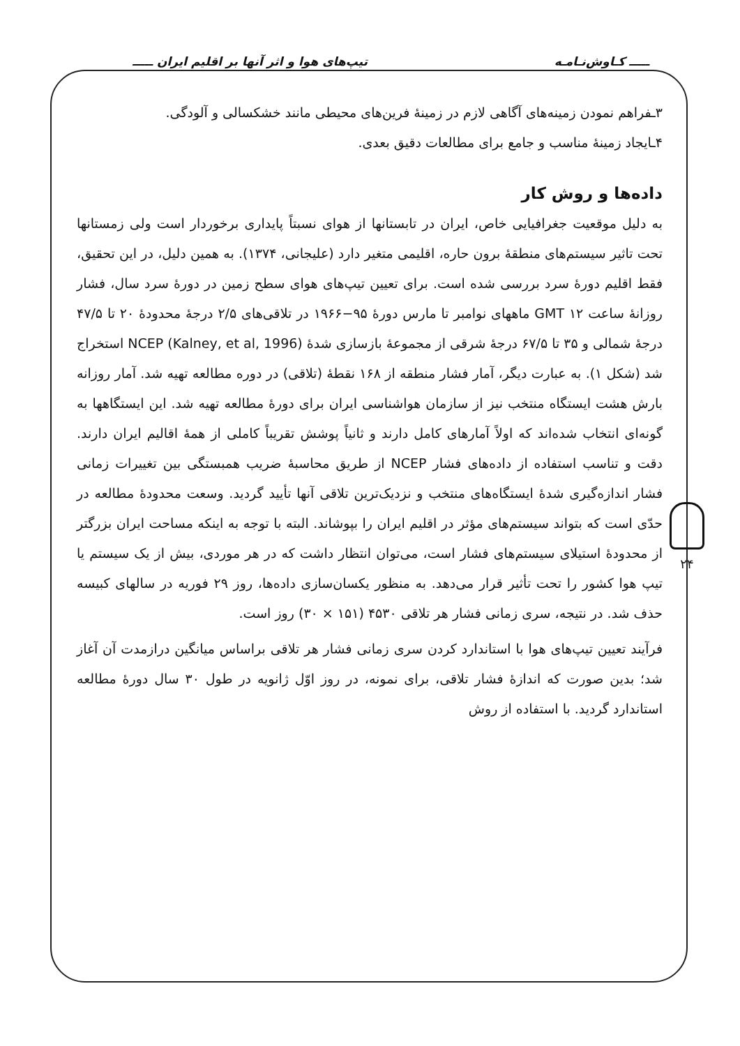ـــــ کـاوش‌نـامـه تیپ‌های هوا و اثر آنها بر اقلیم ایران ـــــ
۳ـفراهم نمودن زمینه‌های آگاهی لازم در زمینهٔ فرین‌های محیطی مانند خشکسالی و آلودگی.
۴ـایجاد زمینهٔ مناسب و جامع برای مطالعات دقیق بعدی.
داده‌ها و روش کار
به دلیل موقعیت جغرافیایی خاص، ایران در تابستانها از هوای نسبتاً پایداری برخوردار است ولی زمستانها تحت تاثیر سیستم‌های منطقهٔ برون حاره، اقلیمی متغیر دارد (علیجانی، ۱۳۷۴). به همین دلیل، در این تحقیق، فقط اقلیم دورهٔ سرد بررسی شده است. برای تعیین تیپ‌های هوای سطح زمین در دورهٔ سرد سال، فشار روزانهٔ ساعت GMT ۱۲ ماههای نوامبر تا مارس دورهٔ ۹۵−۱۹۶۶ در تلاقی‌های ۲/۵ درجهٔ محدودهٔ ۲۰ تا ۴۷/۵ درجهٔ شمالی و ۳۵ تا ۶۷/۵ درجهٔ شرقی از مجموعهٔ بازسازی شدهٔ NCEP (Kalney, et al, 1996) استخراج شد (شکل ۱). به عبارت دیگر، آمار فشار منطقه از ۱۶۸ نقطهٔ (تلاقی) در دوره مطالعه تهیه شد. آمار روزانه بارش هشت ایستگاه منتخب نیز از سازمان هواشناسی ایران برای دورهٔ مطالعه تهیه شد. این ایستگاهها به گونه‌ای انتخاب شده‌اند که اولاً آمارهای کامل دارند و ثانیاً پوشش تقریباً کاملی از همهٔ اقالیم ایران دارند. دقت و تناسب استفاده از داده‌های فشار NCEP از طریق محاسبهٔ ضریب همبستگی بین تغییرات زمانی فشار اندازه‌گیری شدهٔ ایستگاه‌های منتخب و نزدیک‌ترین تلاقی آنها تأیید گردید. وسعت محدودهٔ مطالعه در حدّی است که بتواند سیستم‌های مؤثر در اقلیم ایران را بپوشاند. البته با توجه به اینکه مساحت ایران بزرگتر از محدودهٔ استیلای سیستم‌های فشار است، می‌توان انتظار داشت که در هر موردی، بیش از یک سیستم یا تیپ هوا کشور را تحت تأثیر قرار می‌دهد. به منظور یکسان‌سازی داده‌ها، روز ۲۹ فوریه در سالهای کبیسه حذف شد. در نتیجه، سری زمانی فشار هر تلاقی ۴۵۳۰ (۱۵۱ × ۳۰) روز است.
فرآیند تعیین تیپ‌های هوا با استاندارد کردن سری زمانی فشار هر تلاقی براساس میانگین درازمدت آن آغاز شد؛ بدین صورت که اندازهٔ فشار تلاقی، برای نمونه، در روز اوّل ژانویه در طول ۳۰ سال دورهٔ مطالعه استاندارد گردید. با استفاده از روش
۲۴